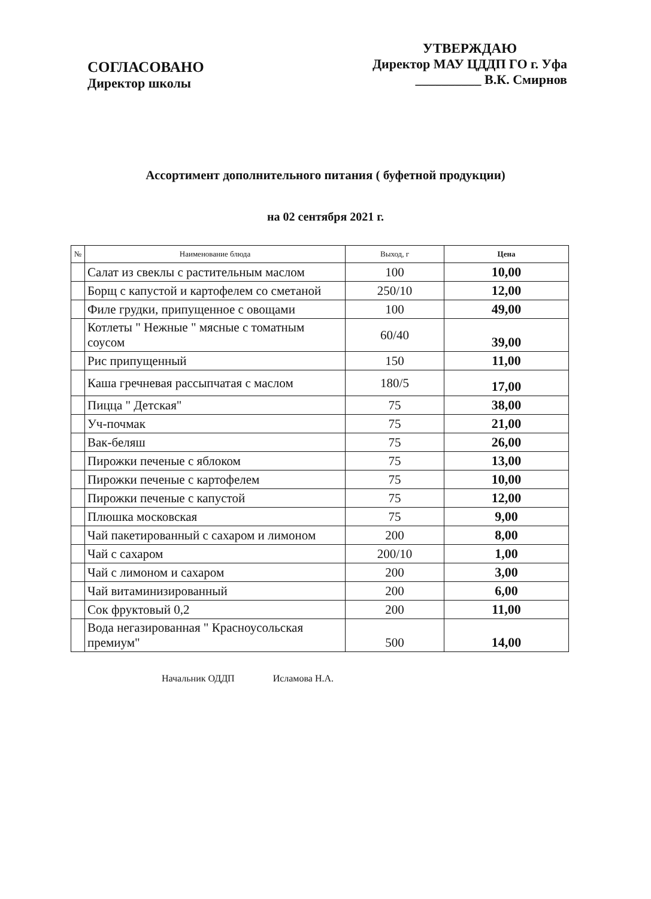СОГЛАСОВАНО
Директор школы
УТВЕРЖДАЮ
Директор МАУ ЦДДП ГО г. Уфа
__________ В.К. Смирнов
Ассортимент дополнительного питания ( буфетной продукции)
на 02 сентября 2021 г.
| № | Наименование блюда | Выход, г | Цена |
| --- | --- | --- | --- |
| | Салат из свеклы с растительным маслом | 100 | 10,00 |
| | Борщ с капустой и картофелем со сметаной | 250/10 | 12,00 |
| | Филе грудки, припущенное с овощами | 100 | 49,00 |
| | Котлеты " Нежные " мясные с томатным соусом | 60/40 | 39,00 |
| | Рис припущенный | 150 | 11,00 |
| | Каша гречневая рассыпчатая с маслом | 180/5 | 17,00 |
| | Пицца " Детская" | 75 | 38,00 |
| | Уч-почмак | 75 | 21,00 |
| | Вак-беляш | 75 | 26,00 |
| | Пирожки печеные с яблоком | 75 | 13,00 |
| | Пирожки печеные с картофелем | 75 | 10,00 |
| | Пирожки печеные с капустой | 75 | 12,00 |
| | Плюшка московская | 75 | 9,00 |
| | Чай пакетированный с сахаром и лимоном | 200 | 8,00 |
| | Чай с сахаром | 200/10 | 1,00 |
| | Чай с лимоном и сахаром | 200 | 3,00 |
| | Чай витаминизированный | 200 | 6,00 |
| | Сок фруктовый 0,2 | 200 | 11,00 |
| | Вода негазированная " Красноусольская премиум" | 500 | 14,00 |
Начальник ОДДП Исламова Н.А.